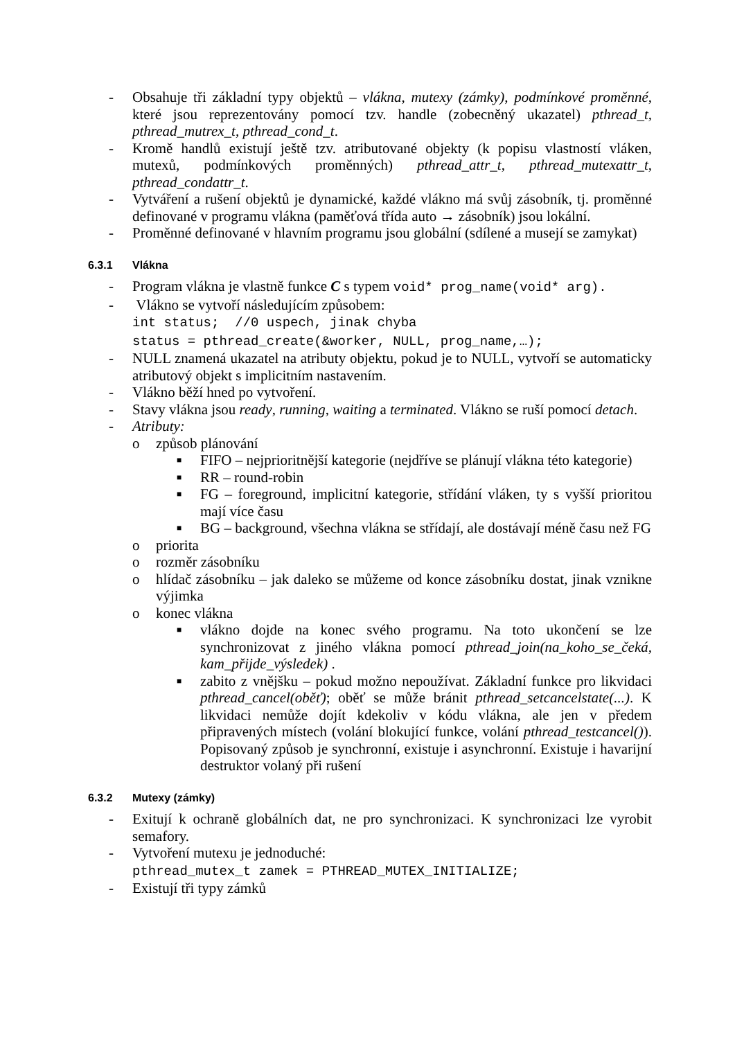- Obsahuje tři základní typy objektů – vlákna, mutexy (zámky), podmínkové proměnné, které jsou reprezentovány pomocí tzv. handle (zobecněný ukazatel) pthread_t, pthread_mutrex_t, pthread_cond_t.
- Kromě handlů existují ještě tzv. atributované objekty (k popisu vlastností vláken, mutexů, podmínkových proměnných) pthread_attr_t, pthread_mutexattr_t, pthread_condattr_t.
- Vytváření a rušení objektů je dynamické, každé vlákno má svůj zásobník, tj. proměnné definované v programu vlákna (paměťová třída auto → zásobník) jsou lokální.
- Proměnné definované v hlavním programu jsou globální (sdílené a musejí se zamykat)
6.3.1 Vlákna
- Program vlákna je vlastně funkce C s typem void* prog_name(void* arg).
- Vlákno se vytvoří následujícím způsobem:
int status; //0 uspech, jinak chyba
status = pthread_create(&worker, NULL, prog_name,…);
- NULL znamená ukazatel na atributy objektu, pokud je to NULL, vytvoří se automaticky atributový objekt s implicitním nastavením.
- Vlákno běží hned po vytvoření.
- Stavy vlákna jsou ready, running, waiting a terminated. Vlákno se ruší pomocí detach.
- Atributy:
o způsob plánování
■
FIFO – nejprioritnější kategorie (nejdříve se plánují vlákna této kategorie)
■
RR – round-robin
■
FG – foreground, implicitní kategorie, střídání vláken, ty s vyšší prioritou mají více času
■
BG – background, všechna vlákna se střídají, ale dostávají méně času než FG
o priorita
o rozměr zásobníku
o hlídač zásobníku – jak daleko se můžeme od konce zásobníku dostat, jinak vznikne výjimka
o konec vlákna
■
vlákno dojde na konec svého programu. Na toto ukončení se lze synchronizovat z jiného vlákna pomocí pthread_join(na_koho_se_čeká, kam_přijde_výsledek) .
■
zabito z vnějšku – pokud možno nepoužívat. Základní funkce pro likvidaci pthread_cancel(oběť); oběť se může bránit pthread_setcancelstate(...). K likvidaci nemůže dojít kdekoliv v kódu vlákna, ale jen v předem připravených místech (volání blokující funkce, volání pthread_testcancel()). Popisovaný způsob je synchronní, existuje i asynchronní. Existuje i havarijní destruktor volaný při rušení
6.3.2 Mutexy (zámky)
- Exitují k ochraně globálních dat, ne pro synchronizaci. K synchronizaci lze vyrobit semafory.
- Vytvoření mutexu je jednoduché:
pthread_mutex_t zamek = PTHREAD_MUTEX_INITIALIZE;
- Existují tři typy zámků